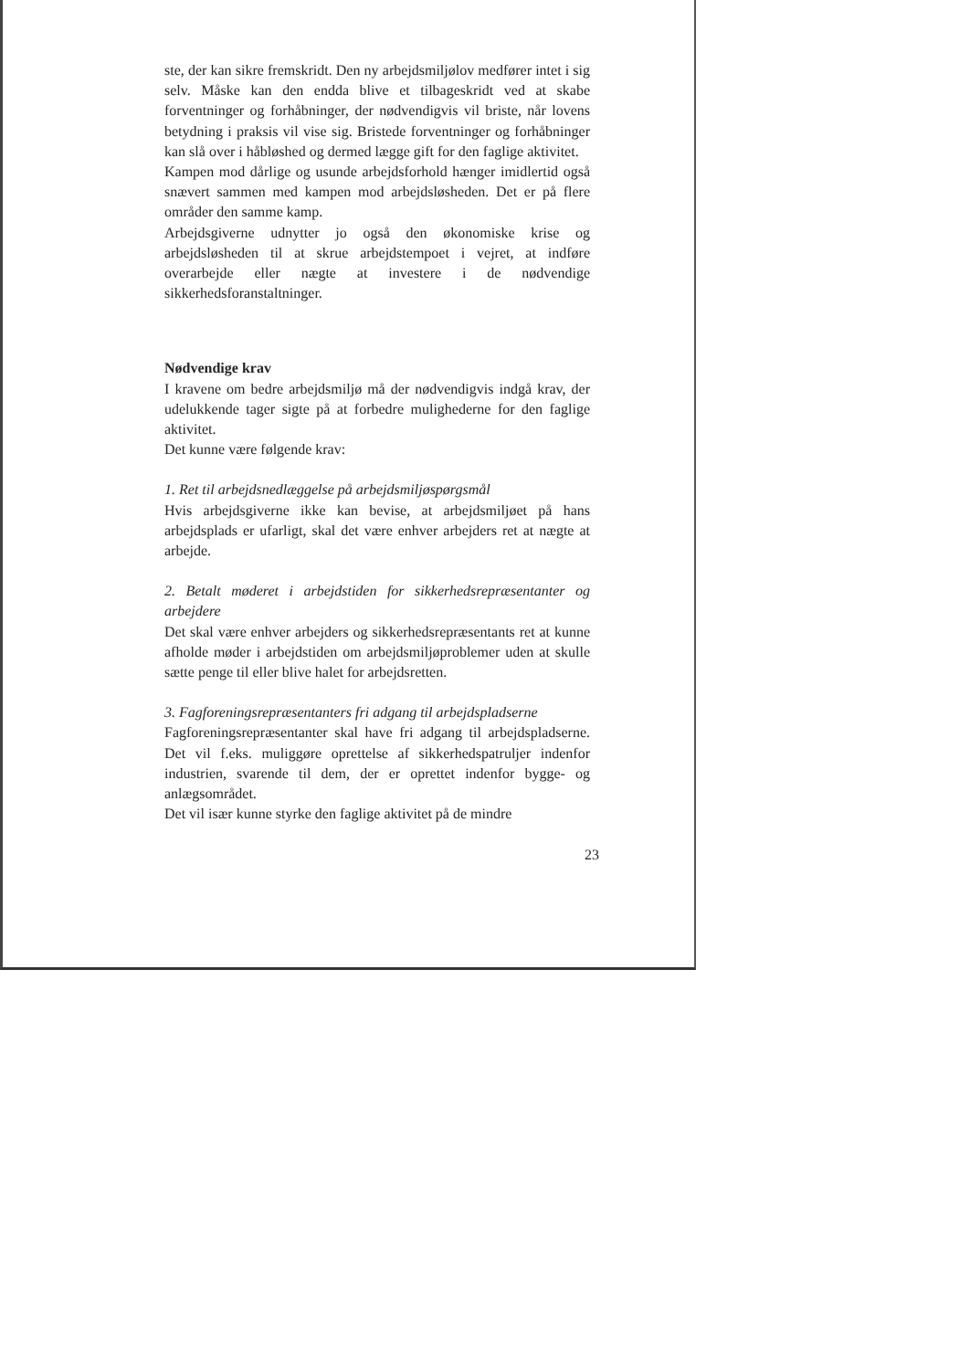ste, der kan sikre fremskridt. Den ny arbejdsmiljølov medfører intet i sig selv. Måske kan den endda blive et tilbageskridt ved at skabe forventninger og forhåbninger, der nødvendigvis vil briste, når lovens betydning i praksis vil vise sig. Bristede forventninger og forhåbninger kan slå over i håbløshed og dermed lægge gift for den faglige aktivitet.
Kampen mod dårlige og usunde arbejdsforhold hænger imidlertid også snævert sammen med kampen mod arbejdsløsheden. Det er på flere områder den samme kamp.
Arbejdsgiverne udnytter jo også den økonomiske krise og arbejdsløsheden til at skrue arbejdstempoet i vejret, at indføre overarbejde eller nægte at investere i de nødvendige sikkerhedsforanstaltninger.
Nødvendige krav
I kravene om bedre arbejdsmiljø må der nødvendigvis indgå krav, der udelukkende tager sigte på at forbedre mulighederne for den faglige aktivitet.
Det kunne være følgende krav:
1. Ret til arbejdsnedlæggelse på arbejdsmiljøspørgsmål
Hvis arbejdsgiverne ikke kan bevise, at arbejdsmiljøet på hans arbejdsplads er ufarligt, skal det være enhver arbejders ret at nægte at arbejde.
2. Betalt møderet i arbejdstiden for sikkerhedsrepræsentanter og arbejdere
Det skal være enhver arbejders og sikkerhedsrepræsentants ret at kunne afholde møder i arbejdstiden om arbejdsmiljøproblemer uden at skulle sætte penge til eller blive halet for arbejdsretten.
3. Fagforeningsrepræsentanters fri adgang til arbejdspladserne
Fagforeningsrepræsentanter skal have fri adgang til arbejdspladserne. Det vil f.eks. muliggøre oprettelse af sikkerhedspatruljer indenfor industrien, svarende til dem, der er oprettet indenfor bygge- og anlægsområdet.
Det vil især kunne styrke den faglige aktivitet på de mindre
23